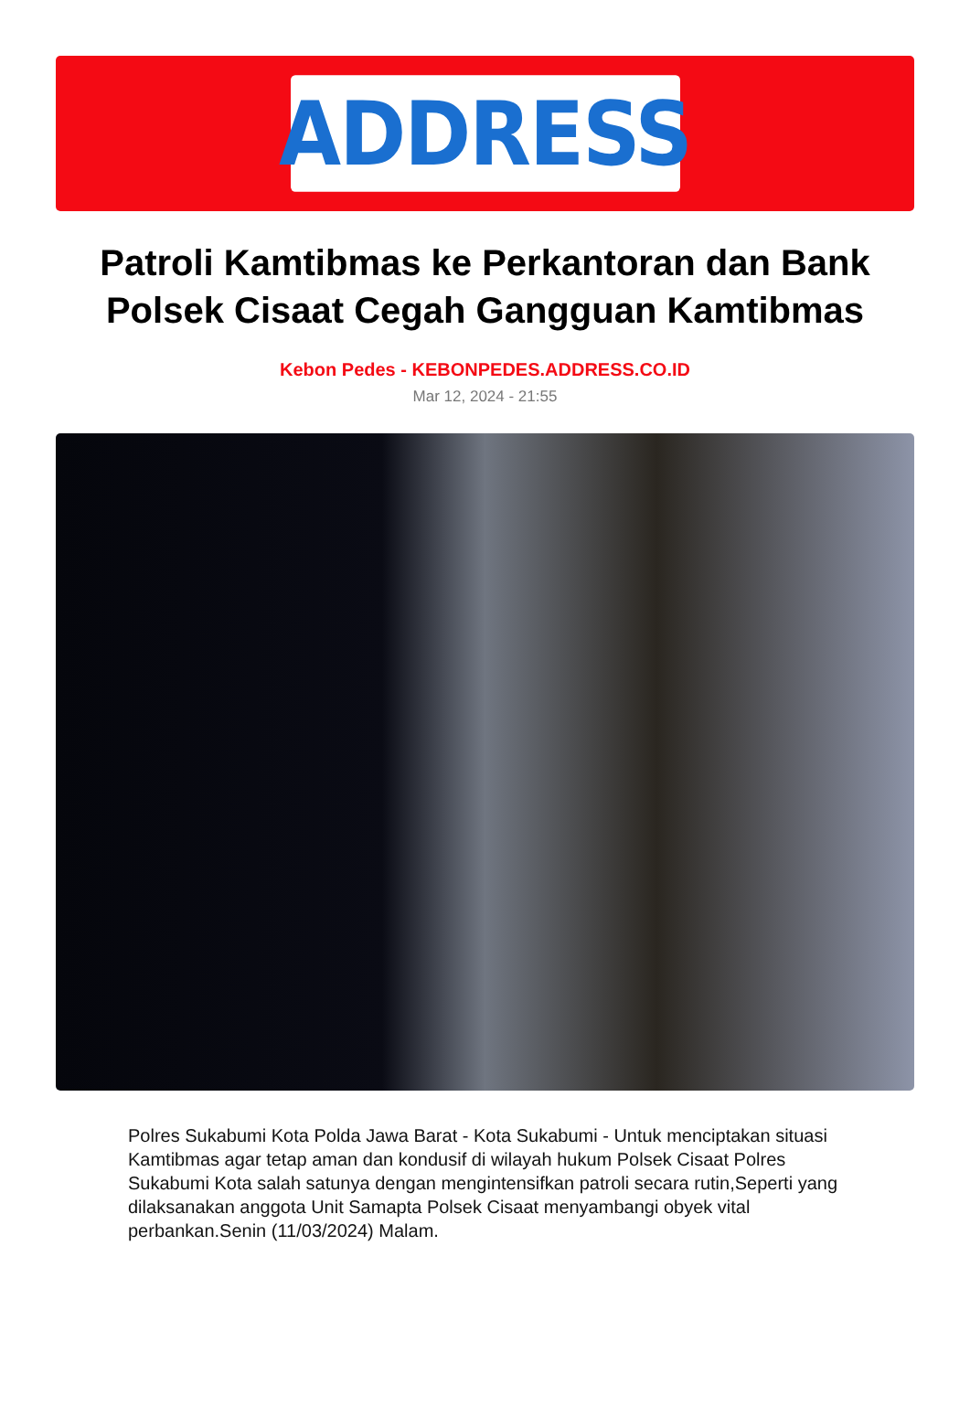ADDRESS
Patroli Kamtibmas ke Perkantoran dan Bank Polsek Cisaat Cegah Gangguan Kamtibmas
Kebon Pedes - KEBONPEDES.ADDRESS.CO.ID
Mar 12, 2024 - 21:55
Polres Sukabumi Kota Polda Jawa Barat - Kota Sukabumi - Untuk menciptakan situasi Kamtibmas agar tetap aman dan kondusif di wilayah hukum Polsek Cisaat Polres Sukabumi Kota salah satunya dengan mengintensifkan patroli secara rutin,Seperti yang dilaksanakan anggota Unit Samapta Polsek Cisaat menyambangi obyek vital perbankan.Senin (11/03/2024) Malam.